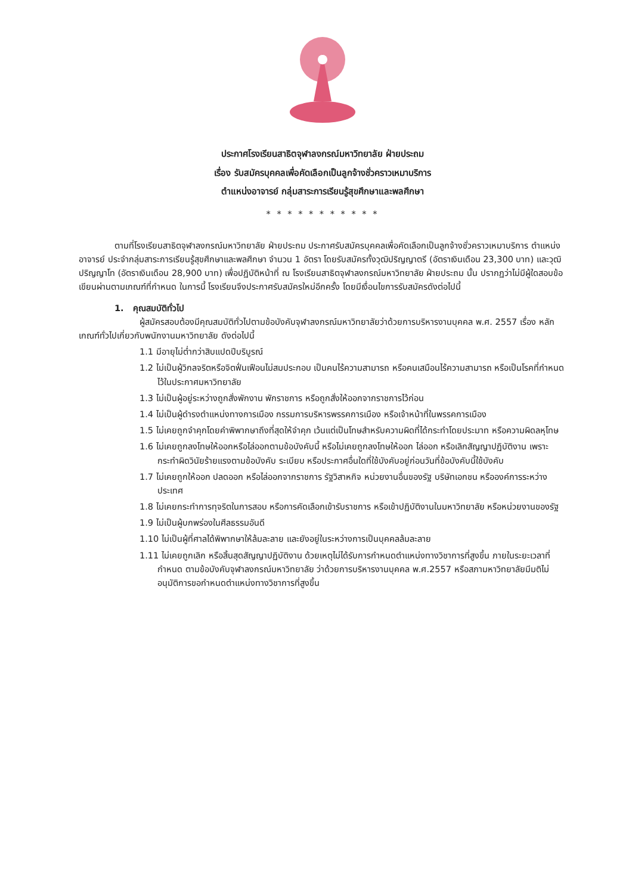ประกาศโรงเรียนสาธิตจุฬาลงกรณ์มหาวิทยาลัย ฝ่ายประถม
เรื่อง รับสมัครบุคคลเพื่อคัดเลือกเป็นลูกจ้างชั่วคราวเหมาบริการ
ตำแหน่งอาจารย์ กลุ่มสาระการเรียนรู้สุขศึกษาและพลศึกษา
* * * * * * * * * * *
ตามที่โรงเรียนสาธิตจุฬาลงกรณ์มหาวิทยาลัย ฝ่ายประถม ประกาศรับสมัครบุคคลเพื่อคัดเลือกเป็นลูกจ้างชั่วคราวเหมาบริการ ตำแหน่งอาจารย์ ประจำกลุ่มสาระการเรียนรู้สุขศึกษาและพลศึกษา จำนวน 1 อัตรา โดยรับสมัครทั้งวุฒิปริญญาตรี (อัตราเงินเดือน 23,300 บาท) และวุฒิปริญญาโท (อัตราเงินเดือน 28,900 บาท) เพื่อปฏิบัติหน้าที่ ณ โรงเรียนสาธิตจุฬาลงกรณ์มหาวิทยาลัย ฝ่ายประถม นั้น ปรากฏว่าไม่มีผู้ใดสอบข้อเขียนผ่านตามเกณฑ์ที่กำหนด ในการนี้ โรงเรียนจึงประกาศรับสมัครใหม่อีกครั้ง โดยมีเงื่อนไขการรับสมัครดังต่อไปนี้
1. คุณสมบัติทั่วไป
ผู้สมัครสอบต้องมีคุณสมบัติทั่วไปตามข้อบังคับจุฬาลงกรณ์มหาวิทยาลัยว่าด้วยการบริหารงานบุคคล พ.ศ. 2557 เรื่อง หลักเกณฑ์ทั่วไปเกี่ยวกับพนักงานมหาวิทยาลัย ดังต่อไปนี้
1.1 มีอายุไม่ต่ำกว่าสิบแปดปีบริบูรณ์
1.2 ไม่เป็นผู้วิกลจริตหรือจิตฟั่นเฟือนไม่สมประกอบ เป็นคนไร้ความสามารถ หรือคนเสมือนไร้ความสามารถ หรือเป็นโรคที่กำหนดไว้ในประกาศมหาวิทยาลัย
1.3 ไม่เป็นผู้อยู่ระหว่างถูกสั่งพักงาน พักราชการ หรือถูกสั่งให้ออกจากราชการไว้ก่อน
1.4 ไม่เป็นผู้ดำรงตำแหน่งทางการเมือง กรรมการบริหารพรรคการเมือง หรือเจ้าหน้าที่ในพรรคการเมือง
1.5 ไม่เคยถูกจำคุกโดยคำพิพากษาถึงที่สุดให้จำคุก เว้นแต่เป็นโทษสำหรับความผิดที่ได้กระทำโดยประมาท หรือความผิดลหุโทษ
1.6 ไม่เคยถูกลงโทษให้ออกหรือไล่ออกตามข้อบังคับนี้ หรือไม่เคยถูกลงโทษให้ออก ไล่ออก หรือเลิกสัญญาปฏิบัติงาน เพราะกระทำผิดวินัยร้ายแรงตามข้อบังคับ ระเบียบ หรือประกาศอื่นใดที่ใช้บังคับอยู่ก่อนวันที่ข้อบังคับนี้ใช้บังคับ
1.7 ไม่เคยถูกให้ออก ปลดออก หรือไล่ออกจากราชการ รัฐวิสาหกิจ หน่วยงานอื่นของรัฐ บริษัทเอกชน หรือองค์การระหว่างประเทศ
1.8 ไม่เคยกระทำการทุจริตในการสอบ หรือการคัดเลือกเข้ารับราชการ หรือเข้าปฏิบัติงานในมหาวิทยาลัย หรือหน่วยงานของรัฐ
1.9 ไม่เป็นผู้บกพร่องในศีลธรรมอันดี
1.10 ไม่เป็นผู้ที่ศาลได้พิพากษาให้ล้มละลาย และยังอยู่ในระหว่างการเป็นบุคคลล้มละลาย
1.11 ไม่เคยถูกเลิก หรือสิ้นสุดสัญญาปฏิบัติงาน ด้วยเหตุไม่ได้รับการกำหนดตำแหน่งทางวิชาการที่สูงขึ้น ภายในระยะเวลาที่กำหนด ตามข้อบังคับจุฬาลงกรณ์มหาวิทยาลัย ว่าด้วยการบริหารงานบุคคล พ.ศ.2557 หรือสภามหาวิทยาลัยมีมติไม่อนุมัติการขอกำหนดตำแหน่งทางวิชาการที่สูงขึ้น